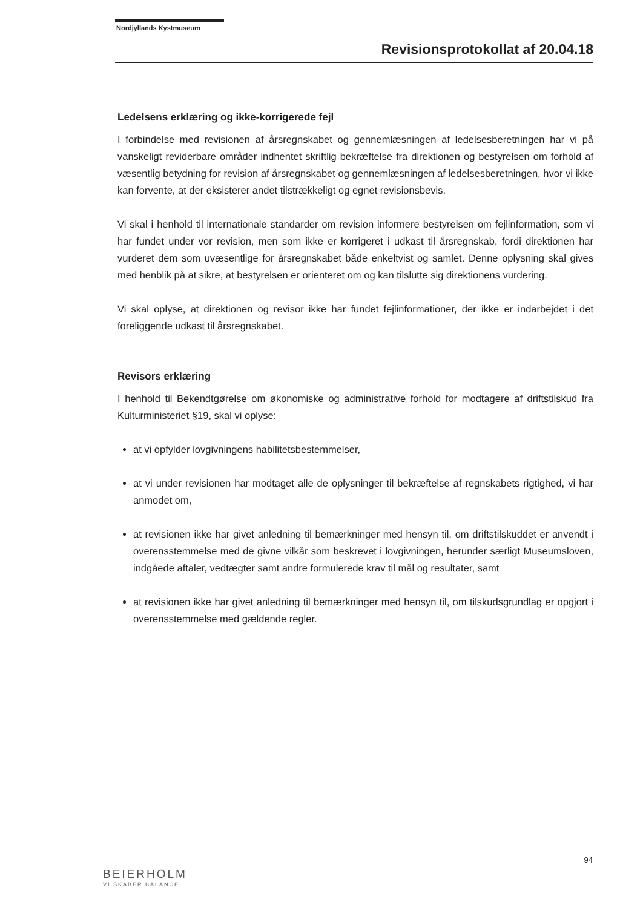Nordjyllands Kystmuseum
Revisionsprotokollat af 20.04.18
Ledelsens erklæring og ikke-korrigerede fejl
I forbindelse med revisionen af årsregnskabet og gennemlæsningen af ledelsesberetningen har vi på vanskeligt reviderbare områder indhentet skriftlig bekræftelse fra direktionen og bestyrelsen om forhold af væsentlig betydning for revision af årsregnskabet og gennemlæsningen af ledelsesberetningen, hvor vi ikke kan forvente, at der eksisterer andet tilstrækkeligt og egnet revisionsbevis.
Vi skal i henhold til internationale standarder om revision informere bestyrelsen om fejlinformation, som vi har fundet under vor revision, men som ikke er korrigeret i udkast til årsregnskab, fordi direktionen har vurderet dem som uvæsentlige for årsregnskabet både enkeltvist og samlet. Denne oplysning skal gives med henblik på at sikre, at bestyrelsen er orienteret om og kan tilslutte sig direktionens vurdering.
Vi skal oplyse, at direktionen og revisor ikke har fundet fejlinformationer, der ikke er indarbejdet i det foreliggende udkast til årsregnskabet.
Revisors erklæring
I henhold til Bekendtgørelse om økonomiske og administrative forhold for modtagere af driftstilskud fra Kulturministeriet §19, skal vi oplyse:
at vi opfylder lovgivningens habilitetsbestemmelser,
at vi under revisionen har modtaget alle de oplysninger til bekræftelse af regnskabets rigtighed, vi har anmodet om,
at revisionen ikke har givet anledning til bemærkninger med hensyn til, om driftstilskuddet er anvendt i overensstemmelse med de givne vilkår som beskrevet i lovgivningen, herunder særligt Museumsloven, indgåede aftaler, vedtægter samt andre formulerede krav til mål og resultater, samt
at revisionen ikke har givet anledning til bemærkninger med hensyn til, om tilskudsgrundlag er opgjort i overensstemmelse med gældende regler.
94
BEIERHOLM
VI SKABER BALANCE